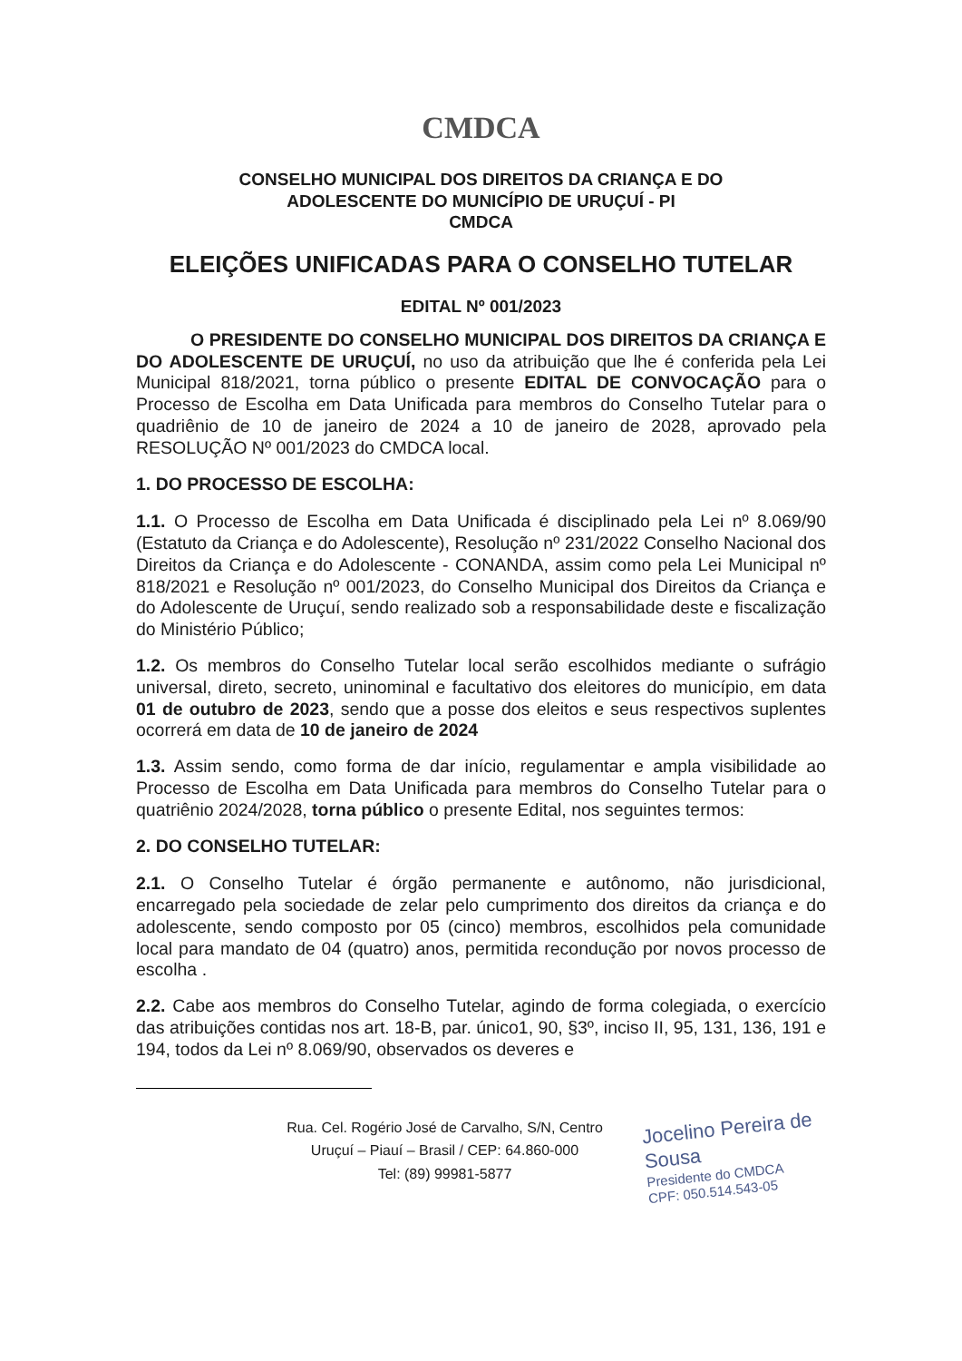CMDCA
CONSELHO MUNICIPAL DOS DIREITOS DA CRIANÇA E DO
ADOLESCENTE DO MUNICÍPIO DE URUÇUÍ - PI
CMDCA
ELEIÇÕES UNIFICADAS PARA O CONSELHO TUTELAR
EDITAL Nº 001/2023
O PRESIDENTE DO CONSELHO MUNICIPAL DOS DIREITOS DA CRIANÇA E DO ADOLESCENTE DE URUÇUÍ, no uso da atribuição que lhe é conferida pela Lei Municipal 818/2021, torna público o presente EDITAL DE CONVOCAÇÃO para o Processo de Escolha em Data Unificada para membros do Conselho Tutelar para o quadriênio de 10 de janeiro de 2024 a 10 de janeiro de 2028, aprovado pela RESOLUÇÃO Nº 001/2023 do CMDCA local.
1. DO PROCESSO DE ESCOLHA:
1.1. O Processo de Escolha em Data Unificada é disciplinado pela Lei nº 8.069/90 (Estatuto da Criança e do Adolescente), Resolução nº 231/2022 Conselho Nacional dos Direitos da Criança e do Adolescente - CONANDA, assim como pela Lei Municipal nº 818/2021 e Resolução nº 001/2023, do Conselho Municipal dos Direitos da Criança e do Adolescente de Uruçuí, sendo realizado sob a responsabilidade deste e fiscalização do Ministério Público;
1.2. Os membros do Conselho Tutelar local serão escolhidos mediante o sufrágio universal, direto, secreto, uninominal e facultativo dos eleitores do município, em data 01 de outubro de 2023, sendo que a posse dos eleitos e seus respectivos suplentes ocorrerá em data de 10 de janeiro de 2024
1.3. Assim sendo, como forma de dar início, regulamentar e ampla visibilidade ao Processo de Escolha em Data Unificada para membros do Conselho Tutelar para o quatriênio 2024/2028, torna público o presente Edital, nos seguintes termos:
2. DO CONSELHO TUTELAR:
2.1. O Conselho Tutelar é órgão permanente e autônomo, não jurisdicional, encarregado pela sociedade de zelar pelo cumprimento dos direitos da criança e do adolescente, sendo composto por 05 (cinco) membros, escolhidos pela comunidade local para mandato de 04 (quatro) anos, permitida recondução por novos processo de escolha .
2.2. Cabe aos membros do Conselho Tutelar, agindo de forma colegiada, o exercício das atribuições contidas nos art. 18-B, par. único1, 90, §3º, inciso II, 95, 131, 136, 191 e 194, todos da Lei nº 8.069/90, observados os deveres e
Rua. Cel. Rogério José de Carvalho, S/N, Centro
Uruçuí – Piauí – Brasil / CEP: 64.860-000
Tel: (89) 99981-5877
Jocelino Pereira de Sousa
Presidente do CMDCA
CPF: 050.514.543-05